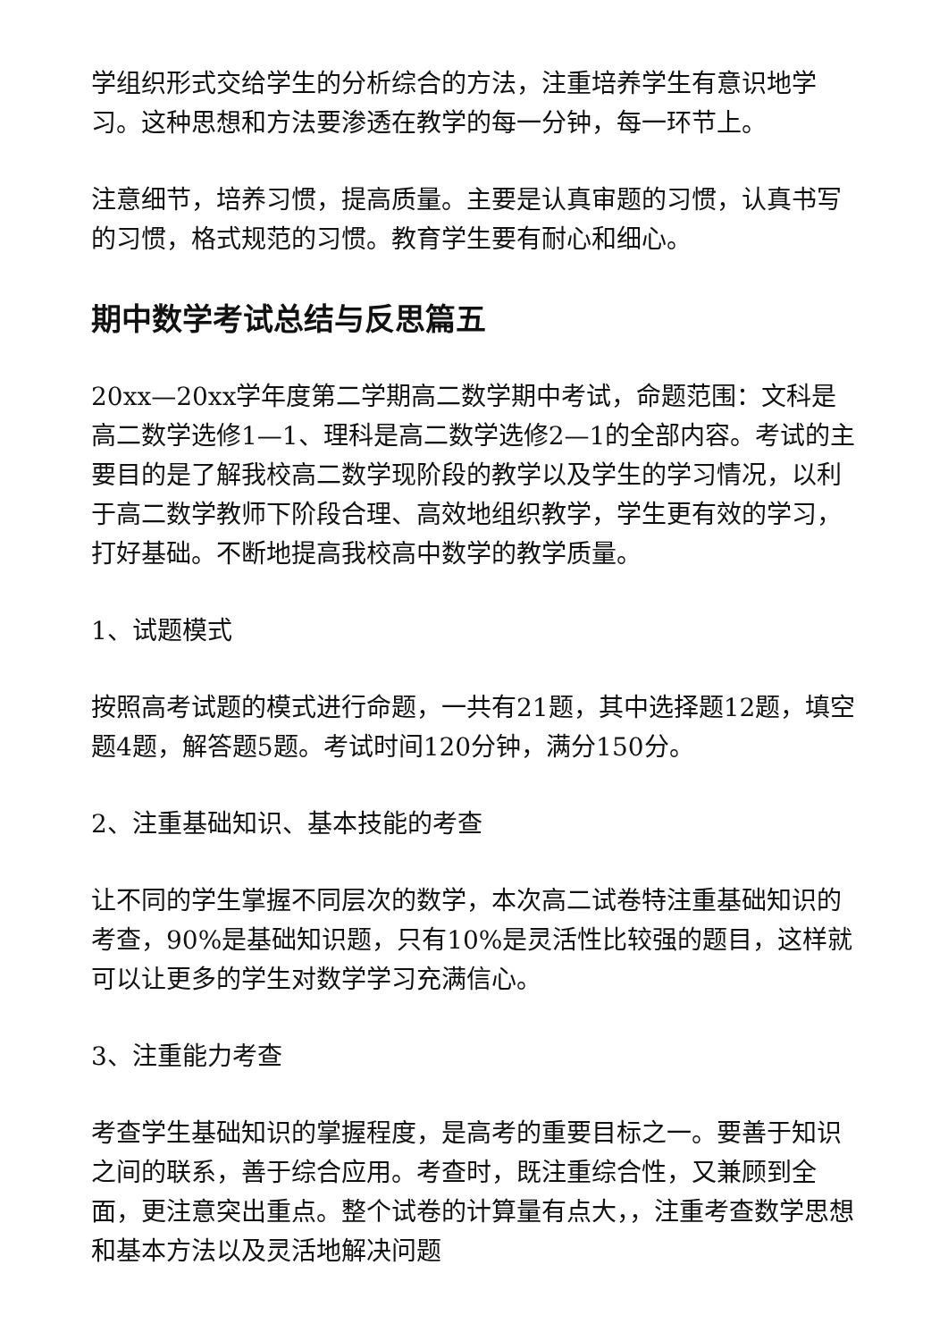学组织形式交给学生的分析综合的方法，注重培养学生有意识地学习。这种思想和方法要渗透在教学的每一分钟，每一环节上。
注意细节，培养习惯，提高质量。主要是认真审题的习惯，认真书写的习惯，格式规范的习惯。教育学生要有耐心和细心。
期中数学考试总结与反思篇五
20xx—20xx学年度第二学期高二数学期中考试，命题范围：文科是高二数学选修1—1、理科是高二数学选修2—1的全部内容。考试的主要目的是了解我校高二数学现阶段的教学以及学生的学习情况，以利于高二数学教师下阶段合理、高效地组织教学，学生更有效的学习，打好基础。不断地提高我校高中数学的教学质量。
1、试题模式
按照高考试题的模式进行命题，一共有21题，其中选择题12题，填空题4题，解答题5题。考试时间120分钟，满分150分。
2、注重基础知识、基本技能的考查
让不同的学生掌握不同层次的数学，本次高二试卷特注重基础知识的考查，90%是基础知识题，只有10%是灵活性比较强的题目，这样就可以让更多的学生对数学学习充满信心。
3、注重能力考查
考查学生基础知识的掌握程度，是高考的重要目标之一。要善于知识之间的联系，善于综合应用。考查时，既注重综合性，又兼顾到全面，更注意突出重点。整个试卷的计算量有点大，，注重考查数学思想和基本方法以及灵活地解决问题